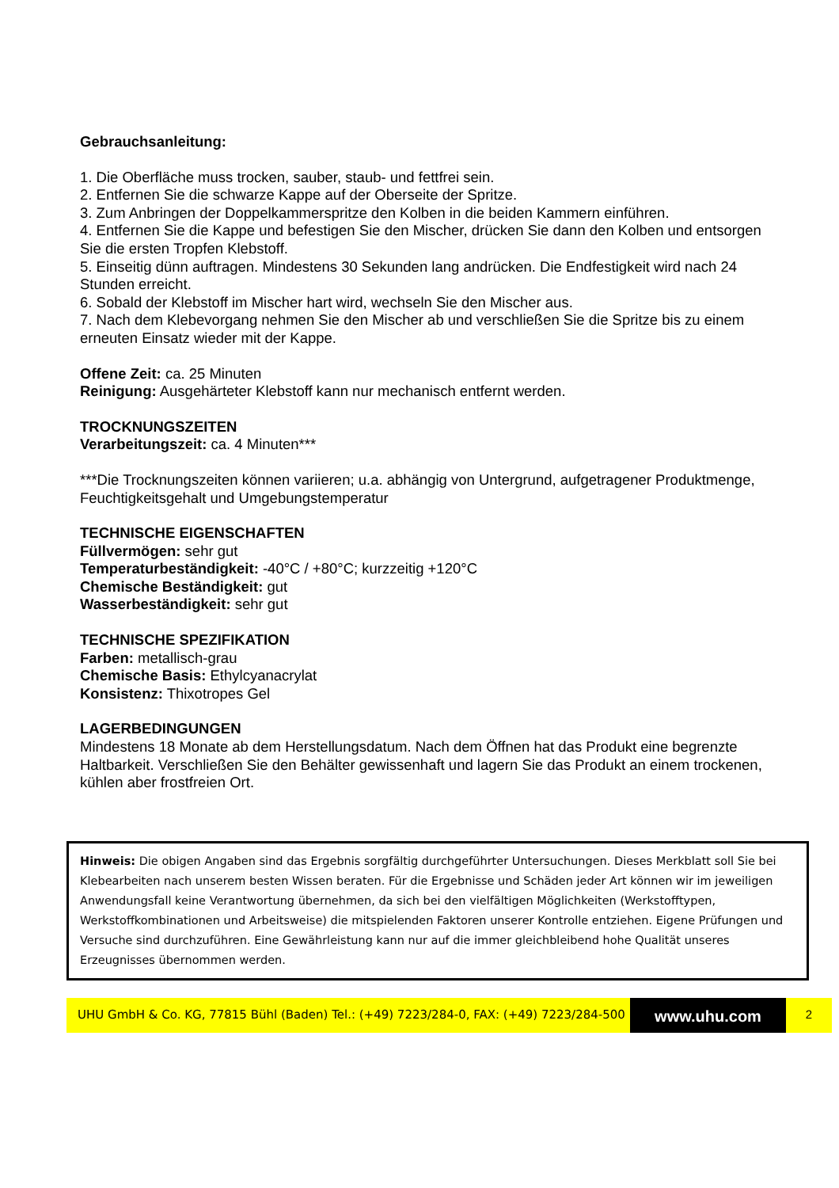Gebrauchsanleitung:
1. Die Oberfläche muss trocken, sauber, staub- und fettfrei sein.
2. Entfernen Sie die schwarze Kappe auf der Oberseite der Spritze.
3. Zum Anbringen der Doppelkammerspritze den Kolben in die beiden Kammern einführen.
4. Entfernen Sie die Kappe und befestigen Sie den Mischer, drücken Sie dann den Kolben und entsorgen Sie die ersten Tropfen Klebstoff.
5. Einseitig dünn auftragen. Mindestens 30 Sekunden lang andrücken. Die Endfestigkeit wird nach 24 Stunden erreicht.
6. Sobald der Klebstoff im Mischer hart wird, wechseln Sie den Mischer aus.
7. Nach dem Klebevorgang nehmen Sie den Mischer ab und verschließen Sie die Spritze bis zu einem erneuten Einsatz wieder mit der Kappe.
Offene Zeit: ca. 25 Minuten
Reinigung: Ausgehärteter Klebstoff kann nur mechanisch entfernt werden.
TROCKNUNGSZEITEN
Verarbeitungszeit: ca. 4 Minuten***
***Die Trocknungszeiten können variieren; u.a. abhängig von Untergrund, aufgetragener Produktmenge, Feuchtigkeitsgehalt und Umgebungstemperatur
TECHNISCHE EIGENSCHAFTEN
Füllvermögen: sehr gut
Temperaturbeständigkeit: -40°C / +80°C; kurzzeitig +120°C
Chemische Beständigkeit: gut
Wasserbeständigkeit: sehr gut
TECHNISCHE SPEZIFIKATION
Farben: metallisch-grau
Chemische Basis: Ethylcyanacrylat
Konsistenz: Thixotropes Gel
LAGERBEDINGUNGEN
Mindestens 18 Monate ab dem Herstellungsdatum. Nach dem Öffnen hat das Produkt eine begrenzte Haltbarkeit. Verschließen Sie den Behälter gewissenhaft und lagern Sie das Produkt an einem trockenen, kühlen aber frostfreien Ort.
Hinweis: Die obigen Angaben sind das Ergebnis sorgfältig durchgeführter Untersuchungen. Dieses Merkblatt soll Sie bei Klebearbeiten nach unserem besten Wissen beraten. Für die Ergebnisse und Schäden jeder Art können wir im jeweiligen Anwendungsfall keine Verantwortung übernehmen, da sich bei den vielfältigen Möglichkeiten (Werkstofftypen, Werkstoffkombinationen und Arbeitsweise) die mitspielenden Faktoren unserer Kontrolle entziehen. Eigene Prüfungen und Versuche sind durchzuführen. Eine Gewährleistung kann nur auf die immer gleichbleibend hohe Qualität unseres Erzeugnisses übernommen werden.
UHU GmbH & Co. KG, 77815 Bühl (Baden) Tel.: (+49) 7223/284-0, FAX: (+49) 7223/284-500
www.uhu.com
2